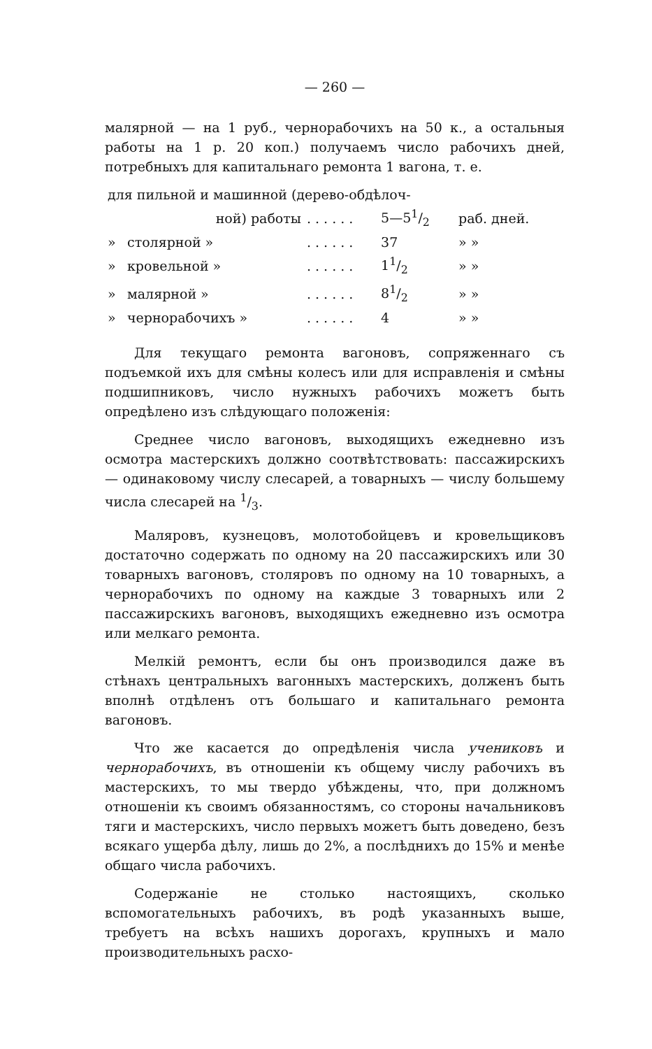— 260 —
малярной — на 1 руб., чернорабочихъ на 50 к., а остальныя работы на 1 р. 20 коп.) получаемъ число рабочихъ дней, потребныхъ для капитальнаго ремонта 1 вагона, т. е.
| для пильной и машинной (дерево-обдѣлоч- | | | | |
| | ной) работы | . . . . . . | 5—51/2 | раб. дней. |
| » | столярной » | . . . . . . | 37 | » » |
| » | кровельной » | . . . . . . | 11/2 | » » |
| » | малярной » | . . . . . . | 81/2 | » » |
| » | чернорабочихъ » | . . . . . . | 4 | » » |
Для текущаго ремонта вагоновъ, сопряженнаго съ подъемкой ихъ для смѣны колесъ или для исправленія и смѣны подшипниковъ, число нужныхъ рабочихъ можетъ быть опредѣлено изъ слѣдующаго положенія:
Среднее число вагоновъ, выходящихъ ежедневно изъ осмотра мастерскихъ должно соотвѣтствовать: пассажирскихъ — одинаковому числу слесарей, а товарныхъ — числу большему числа слесарей на 1/3.
Маляровъ, кузнецовъ, молотобойцевъ и кровельщиковъ достаточно содержать по одному на 20 пассажирскихъ или 30 товарныхъ вагоновъ, столяровъ по одному на 10 товарныхъ, а чернорабочихъ по одному на каждые 3 товарныхъ или 2 пассажирскихъ вагоновъ, выходящихъ ежедневно изъ осмотра или мелкаго ремонта.
Мелкій ремонтъ, если бы онъ производился даже въ стѣнахъ центральныхъ вагонныхъ мастерскихъ, долженъ быть вполнѣ отдѣленъ отъ большаго и капитальнаго ремонта вагоновъ.
Что же касается до опредѣленія числа учениковъ и чернорабочихъ, въ отношеніи къ общему числу рабочихъ въ мастерскихъ, то мы твердо убѣждены, что, при должномъ отношеніи къ своимъ обязанностямъ, со стороны начальниковъ тяги и мастерскихъ, число первыхъ можетъ быть доведено, безъ всякаго ущерба дѣлу, лишь до 2%, а послѣднихъ до 15% и менѣе общаго числа рабочихъ.
Содержаніе не столько настоящихъ, сколько вспомогательныхъ рабочихъ, въ родѣ указанныхъ выше, требуетъ на всѣхъ нашихъ дорогахъ, крупныхъ и мало производительныхъ расхо-